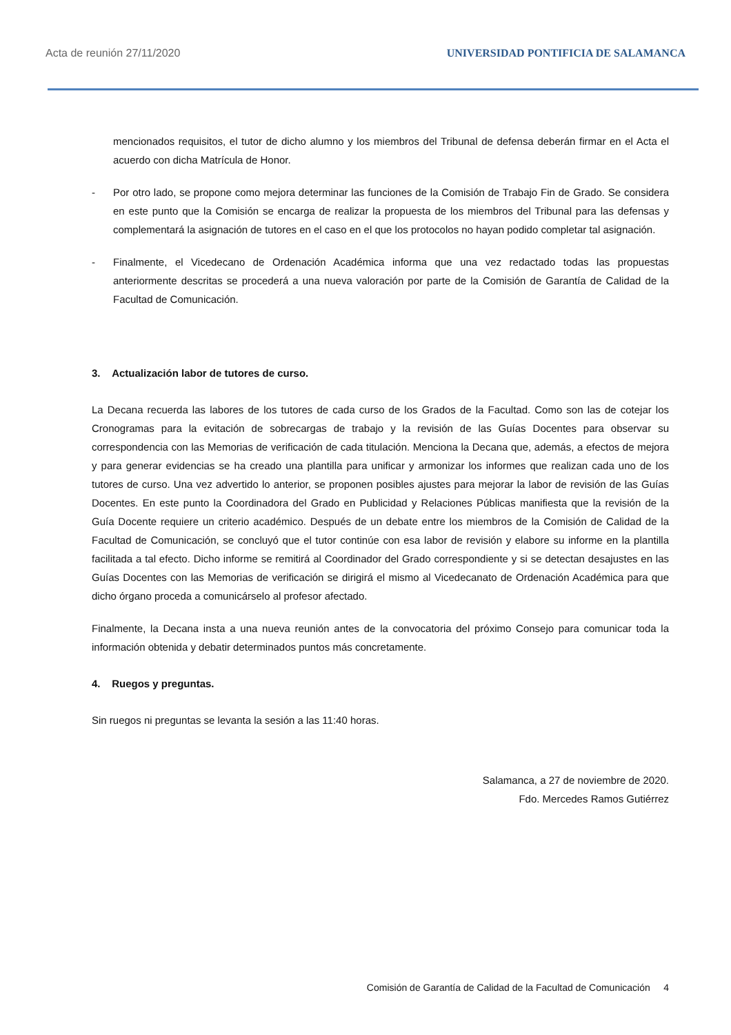Acta de reunión 27/11/2020 UNIVERSIDAD PONTIFICIA DE SALAMANCA
mencionados requisitos, el tutor de dicho alumno y los miembros del Tribunal de defensa deberán firmar en el Acta el acuerdo con dicha Matrícula de Honor.
- Por otro lado, se propone como mejora determinar las funciones de la Comisión de Trabajo Fin de Grado. Se considera en este punto que la Comisión se encarga de realizar la propuesta de los miembros del Tribunal para las defensas y complementará la asignación de tutores en el caso en el que los protocolos no hayan podido completar tal asignación.
- Finalmente, el Vicedecano de Ordenación Académica informa que una vez redactado todas las propuestas anteriormente descritas se procederá a una nueva valoración por parte de la Comisión de Garantía de Calidad de la Facultad de Comunicación.
3. Actualización labor de tutores de curso.
La Decana recuerda las labores de los tutores de cada curso de los Grados de la Facultad. Como son las de cotejar los Cronogramas para la evitación de sobrecargas de trabajo y la revisión de las Guías Docentes para observar su correspondencia con las Memorias de verificación de cada titulación. Menciona la Decana que, además, a efectos de mejora y para generar evidencias se ha creado una plantilla para unificar y armonizar los informes que realizan cada uno de los tutores de curso. Una vez advertido lo anterior, se proponen posibles ajustes para mejorar la labor de revisión de las Guías Docentes. En este punto la Coordinadora del Grado en Publicidad y Relaciones Públicas manifiesta que la revisión de la Guía Docente requiere un criterio académico. Después de un debate entre los miembros de la Comisión de Calidad de la Facultad de Comunicación, se concluyó que el tutor continúe con esa labor de revisión y elabore su informe en la plantilla facilitada a tal efecto. Dicho informe se remitirá al Coordinador del Grado correspondiente y si se detectan desajustes en las Guías Docentes con las Memorias de verificación se dirigirá el mismo al Vicedecanato de Ordenación Académica para que dicho órgano proceda a comunicárselo al profesor afectado.
Finalmente, la Decana insta a una nueva reunión antes de la convocatoria del próximo Consejo para comunicar toda la información obtenida y debatir determinados puntos más concretamente.
4. Ruegos y preguntas.
Sin ruegos ni preguntas se levanta la sesión a las 11:40 horas.
Salamanca, a 27 de noviembre de 2020.
Fdo. Mercedes Ramos Gutiérrez
Comisión de Garantía de Calidad de la Facultad de Comunicación 4